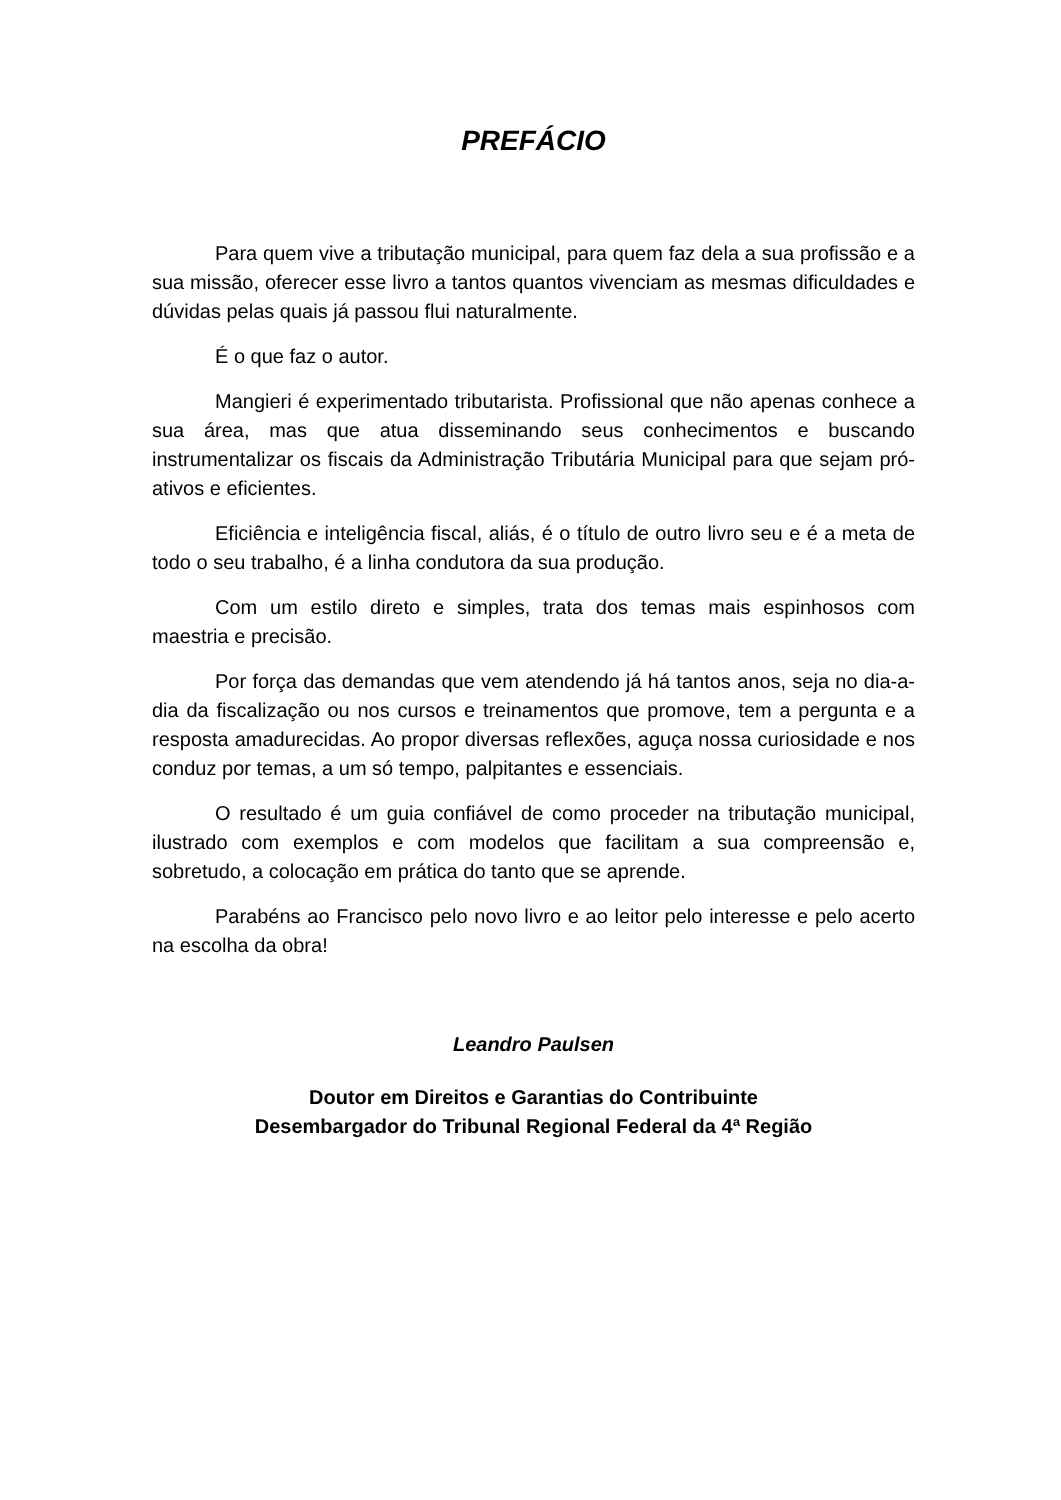PREFÁCIO
Para quem vive a tributação municipal, para quem faz dela a sua profissão e a sua missão, oferecer esse livro a tantos quantos vivenciam as mesmas dificuldades e dúvidas pelas quais já passou flui naturalmente.
É o que faz o autor.
Mangieri é experimentado tributarista. Profissional que não apenas conhece a sua área, mas que atua disseminando seus conhecimentos e buscando instrumentalizar os fiscais da Administração Tributária Municipal para que sejam pró-ativos e eficientes.
Eficiência e inteligência fiscal, aliás, é o título de outro livro seu e é a meta de todo o seu trabalho, é a linha condutora da sua produção.
Com um estilo direto e simples, trata dos temas mais espinhosos com maestria e precisão.
Por força das demandas que vem atendendo já há tantos anos, seja no dia-a-dia da fiscalização ou nos cursos e treinamentos que promove, tem a pergunta e a resposta amadurecidas. Ao propor diversas reflexões, aguça nossa curiosidade e nos conduz por temas, a um só tempo, palpitantes e essenciais.
O resultado é um guia confiável de como proceder na tributação municipal, ilustrado com exemplos e com modelos que facilitam a sua compreensão e, sobretudo, a colocação em prática do tanto que se aprende.
Parabéns ao Francisco pelo novo livro e ao leitor pelo interesse e pelo acerto na escolha da obra!
Leandro Paulsen
Doutor em Direitos e Garantias do Contribuinte
Desembargador do Tribunal Regional Federal da 4ª Região